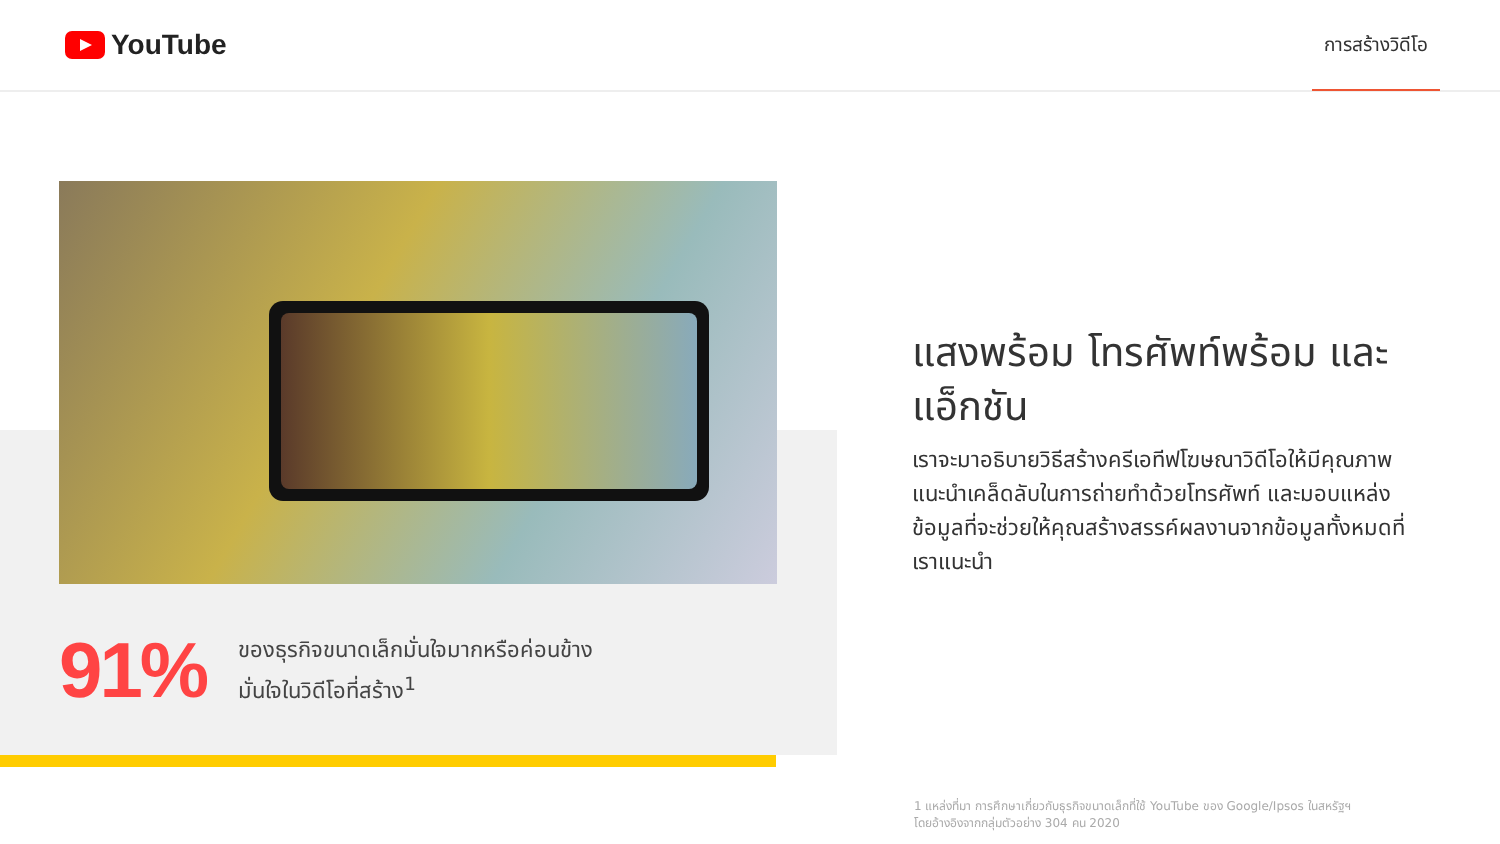YouTube
การสร้างวิดีโอ
91%
ของธุรกิจขนาดเล็กมั่นใจมากหรือค่อนข้าง
มั่นใจในวิดีโอที่สร้าง<sup>1</sup>
แสงพร้อม โทรศัพท์พร้อม และแอ็กชัน
เราจะมาอธิบายวิธีสร้างครีเอทีฟโฆษณาวิดีโอให้มีคุณภาพ
แนะนำเคล็ดลับในการถ่ายทำด้วยโทรศัพท์ และมอบแหล่งข้อมูลที่จะช่วยให้คุณสร้างสรรค์ผลงานจากข้อมูลทั้งหมดที่เราแนะนำ
1 แหล่งที่มา การศึกษาเกี่ยวกับธุรกิจขนาดเล็กที่ใช้ YouTube ของ Google/Ipsos ในสหรัฐฯ
โดยอ้างอิงจากกลุ่มตัวอย่าง 304 คน 2020